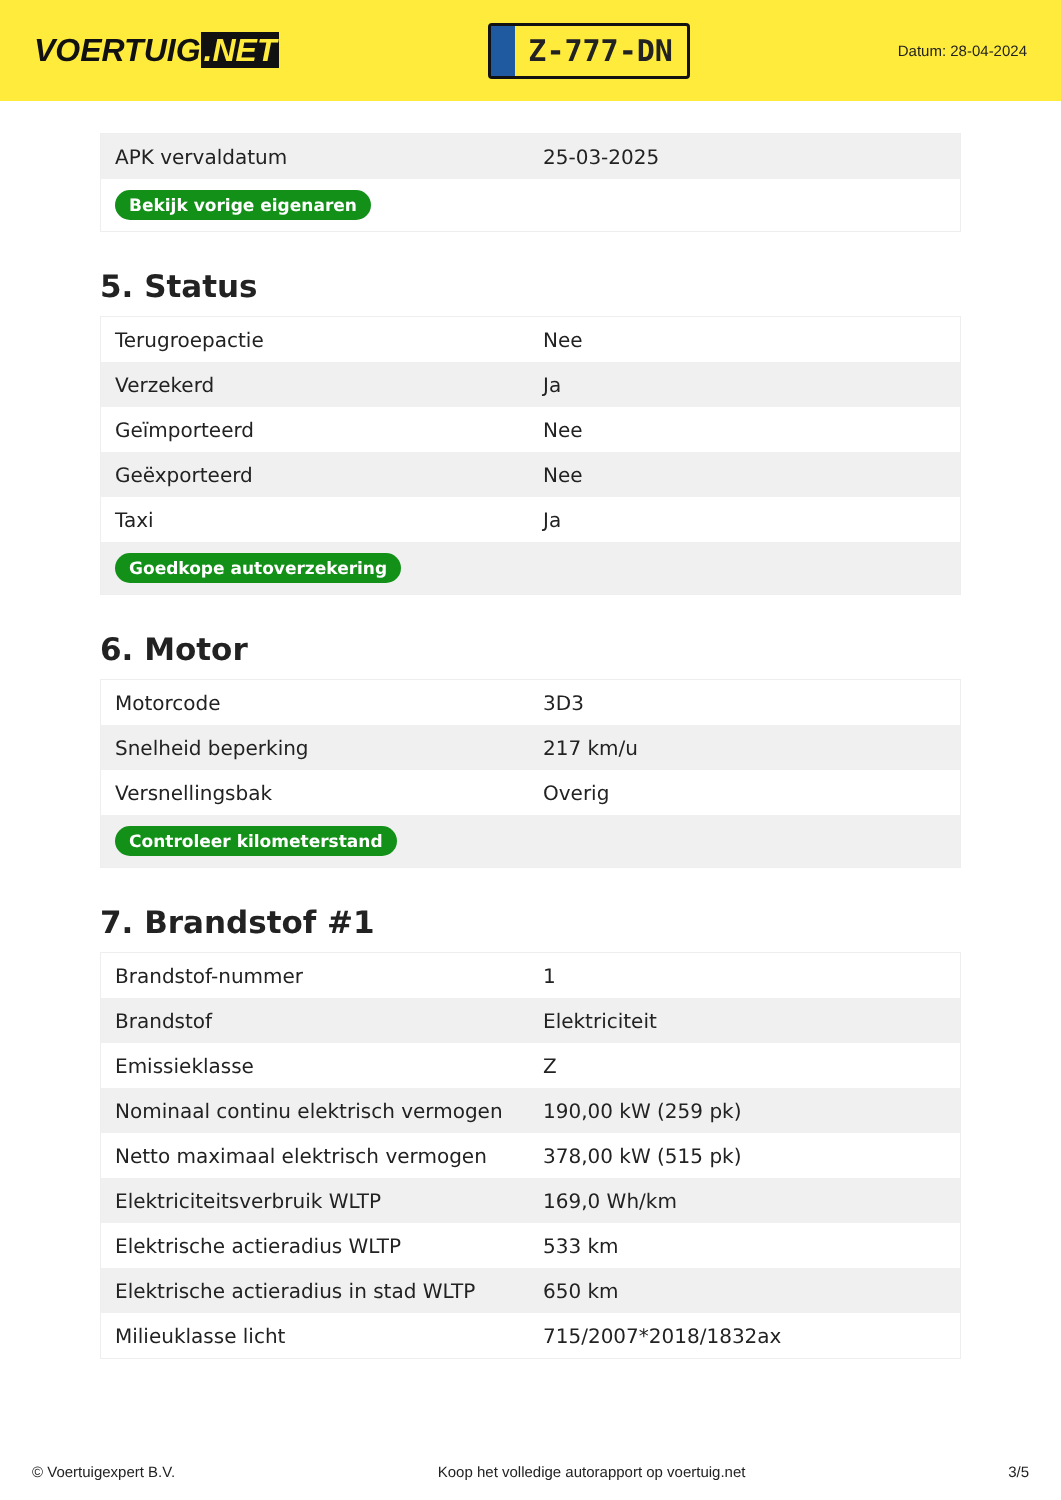VOERTUIG.NET
Z-777-DN
Datum: 28-04-2024
| APK vervaldatum | 25-03-2025 |
| Bekijk vorige eigenaren | |
5. Status
| Terugroepactie | Nee |
| Verzekerd | Ja |
| Geïmporteerd | Nee |
| Geëxporteerd | Nee |
| Taxi | Ja |
| Goedkope autoverzekering | |
6. Motor
| Motorcode | 3D3 |
| Snelheid beperking | 217 km/u |
| Versnellingsbak | Overig |
| Controleer kilometerstand | |
7. Brandstof #1
| Brandstof-nummer | 1 |
| Brandstof | Elektriciteit |
| Emissieklasse | Z |
| Nominaal continu elektrisch vermogen | 190,00 kW (259 pk) |
| Netto maximaal elektrisch vermogen | 378,00 kW (515 pk) |
| Elektriciteitsverbruik WLTP | 169,0 Wh/km |
| Elektrische actieradius WLTP | 533 km |
| Elektrische actieradius in stad WLTP | 650 km |
| Milieuklasse licht | 715/2007*2018/1832ax |
© Voertuigexpert B.V. Koop het volledige autorapport op voertuig.net 3/5